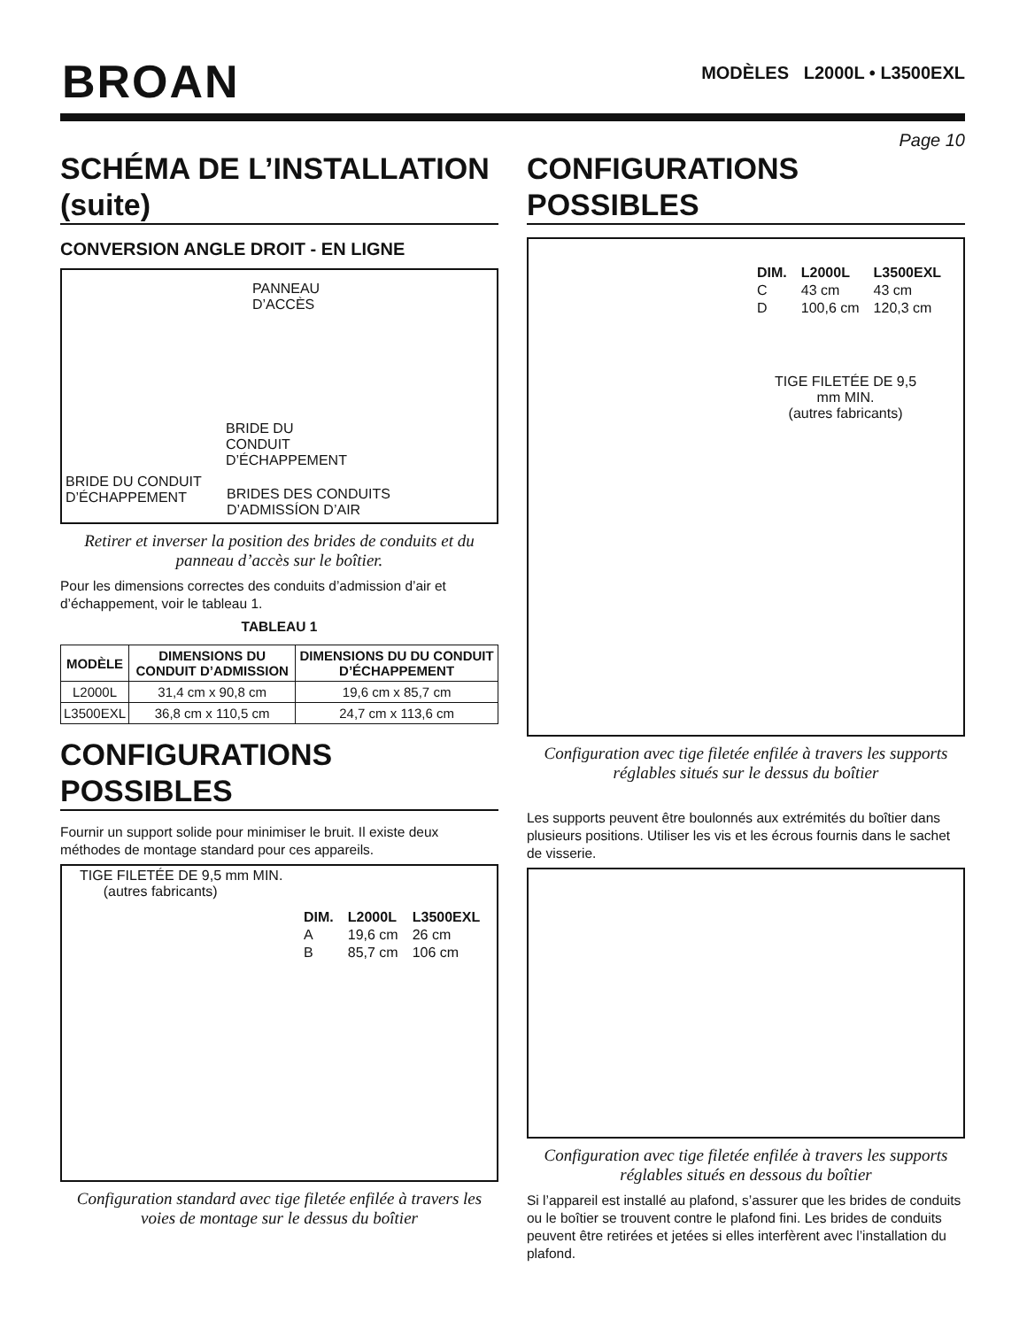BROAN
MODÈLES L2000L • L3500EXL
Page 10
SCHÉMA DE L’INSTALLATION (suite)
CONVERSION ANGLE DROIT - EN LIGNE
PANNEAU
D’ACCÈS
BRIDE DU
CONDUIT
D’ÉCHAPPEMENT
BRIDE DU CONDUIT
D’ÉCHAPPEMENT
BRIDES DES CONDUITS
D’ADMISSÍON D’AIR
Retirer et inverser la position des brides de conduits et du panneau d’accès sur le boîtier.
Pour les dimensions correctes des conduits d’admission d’air et d’échappement, voir le tableau 1.
TABLEAU 1
| MODÈLE | DIMENSIONS DU CONDUIT D’ADMISSION | DIMENSIONS DU DU CONDUIT D’ÉCHAPPEMENT |
| --- | --- | --- |
| L2000L | 31,4 cm x 90,8 cm | 19,6 cm x 85,7 cm |
| L3500EXL | 36,8 cm x 110,5 cm | 24,7 cm x 113,6 cm |
CONFIGURATIONS POSSIBLES
Fournir un support solide pour minimiser le bruit. Il existe deux méthodes de montage standard pour ces appareils.
TIGE FILETÉE DE 9,5 mm MIN.
(autres fabricants)
| DIM. | L2000L | L3500EXL |
| --- | --- | --- |
| A | 19,6 cm | 26 cm |
| B | 85,7 cm | 106 cm |
Configuration standard avec tige filetée enfilée à travers les voies de montage sur le dessus du boîtier
CONFIGURATIONS POSSIBLES
| DIM. | L2000L | L3500EXL |
| --- | --- | --- |
| C | 43 cm | 43 cm |
| D | 100,6 cm | 120,3 cm |
TIGE FILETÉE DE 9,5
mm MIN.
(autres fabricants)
Configuration avec tige filetée enfilée à travers les supports réglables situés sur le dessus du boîtier
Les supports peuvent être boulonnés aux extrémités du boîtier dans plusieurs positions. Utiliser les vis et les écrous fournis dans le sachet de visserie.
Configuration avec tige filetée enfilée à travers les supports réglables situés en dessous du boîtier
Si l’appareil est installé au plafond, s’assurer que les brides de conduits ou le boîtier se trouvent contre le plafond fini. Les brides de conduits peuvent être retirées et jetées si elles interfèrent avec l’installation du plafond.